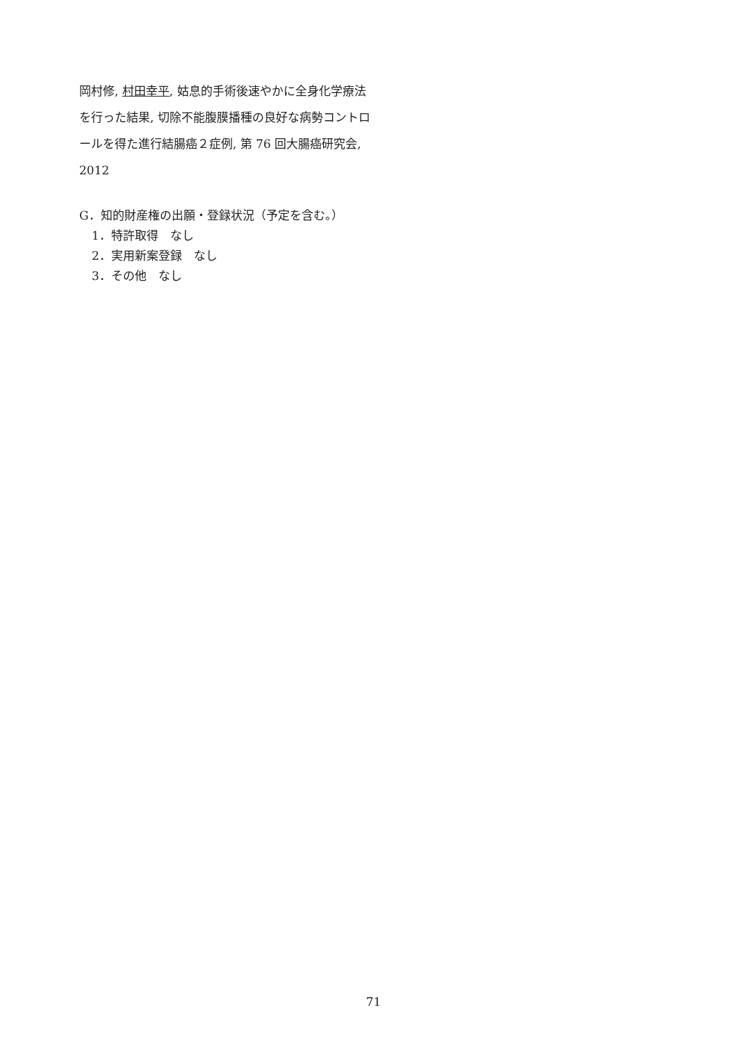岡村修, 村田幸平, 姑息的手術後速やかに全身化学療法を行った結果, 切除不能腹膜播種の良好な病勢コントロールを得た進行結腸癌２症例, 第 76 回大腸癌研究会, 2012
G．知的財産権の出願・登録状況（予定を含む。）
1．特許取得　なし
2．実用新案登録　なし
3．その他　なし
71